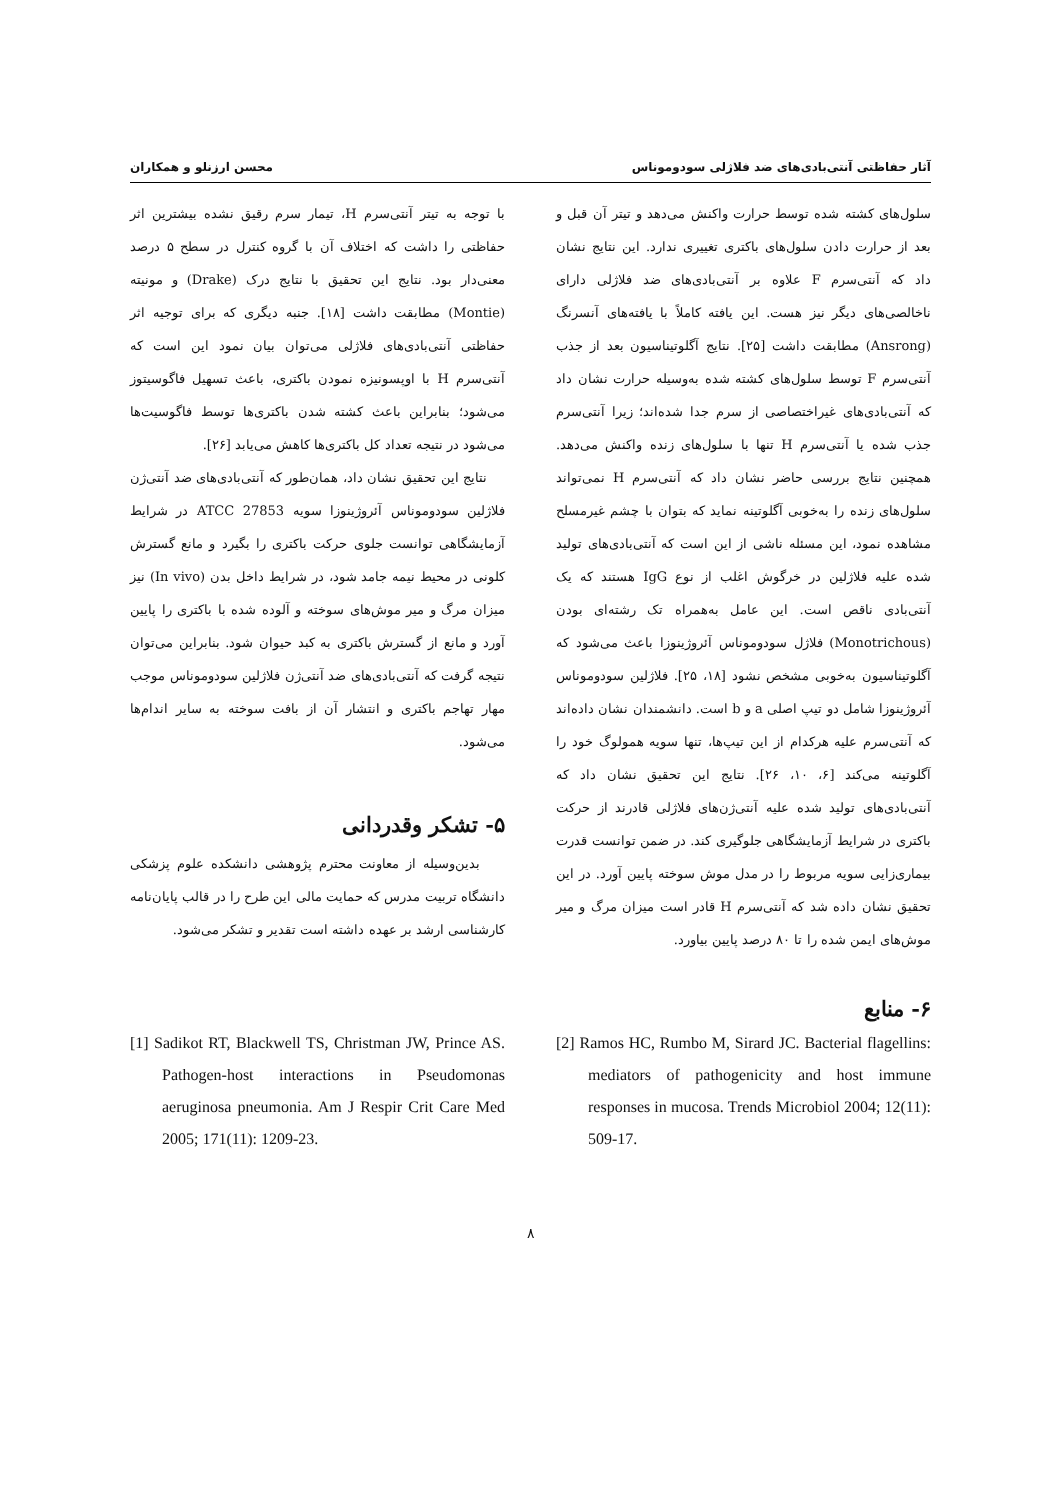آثار حفاظتی آنتی‌بادی‌های ضد فلاژلی سودوموناس محسن ارزنلو و همکاران
سلول‌های کشته شده توسط حرارت واکنش می‌دهد و تیتر آن قبل و بعد از حرارت دادن سلول‌های باکتری تغییری ندارد. این نتایج نشان داد که آنتی‌سرم F علاوه بر آنتی‌بادی‌های ضد فلاژلی دارای ناخالصی‌های دیگر نیز هست. این یافته کاملاً با یافته‌های آنسرنگ (Ansrong) مطابقت داشت [۲۵]. نتایج آگلوتیناسیون بعد از جذب آنتی‌سرم F توسط سلول‌های کشته شده به‌وسیله حرارت نشان داد که آنتی‌بادی‌های غیراختصاصی از سرم جدا شده‌اند؛ زیرا آنتی‌سرم جذب شده یا آنتی‌سرم H تنها با سلول‌های زنده واکنش می‌دهد. همچنین نتایج بررسی حاضر نشان داد که آنتی‌سرم H نمی‌تواند سلول‌های زنده را به‌خوبی آگلوتینه نماید که بتوان با چشم غیرمسلح مشاهده نمود، این مسئله ناشی از این است که آنتی‌بادی‌های تولید شده علیه فلاژلین در خرگوش اغلب از نوع IgG هستند که یک آنتی‌بادی ناقص است. این عامل به‌همراه تک رشته‌ای بودن (Monotrichous) فلاژل سودوموناس آئروژینوزا باعث می‌شود که آگلوتیناسیون به‌خوبی مشخص نشود [۱۸، ۲۵]. فلاژلین سودوموناس آئروژینوزا شامل دو تیپ اصلی a و b است. دانشمندان نشان داده‌اند که آنتی‌سرم علیه هرکدام از این تیپ‌ها، تنها سویه همولوگ خود را آگلوتینه می‌کند [۶، ۱۰، ۲۶]. نتایج این تحقیق نشان داد که آنتی‌بادی‌های تولید شده علیه آنتی‌ژن‌های فلاژلی قادرند از حرکت باکتری در شرایط آزمایشگاهی جلوگیری کند. در ضمن توانست قدرت بیماری‌زایی سویه مربوط را در مدل موش سوخته پایین آورد. در این تحقیق نشان داده شد که آنتی‌سرم H قادر است میزان مرگ و میر موش‌های ایمن شده را تا ۸۰ درصد پایین بیاورد.
با توجه به تیتر آنتی‌سرم H، تیمار سرم رقیق نشده بیشترین اثر حفاظتی را داشت که اختلاف آن با گروه کنترل در سطح ۵ درصد معنی‌دار بود. نتایج این تحقیق با نتایج درک (Drake) و مونیته (Montie) مطابقت داشت [۱۸]. جنبه دیگری که برای توجیه اثر حفاظتی آنتی‌بادی‌های فلاژلی می‌توان بیان نمود این است که آنتی‌سرم H با اوپسونیزه نمودن باکتری، باعث تسهیل فاگوسیتوز می‌شود؛ بنابراین باعث کشته شدن باکتری‌ها توسط فاگوسیت‌ها می‌شود در نتیجه تعداد کل باکتری‌ها کاهش می‌یابد [۲۶].
نتایج این تحقیق نشان داد، همان‌طور که آنتی‌بادی‌های ضد آنتی‌ژن فلاژلین سودوموناس آئروژینوزا سویه ATCC 27853 در شرایط آزمایشگاهی توانست جلوی حرکت باکتری را بگیرد و مانع گسترش کلونی در محیط نیمه جامد شود، در شرایط داخل بدن (In vivo) نیز میزان مرگ و میر موش‌های سوخته و آلوده شده با باکتری را پایین آورد و مانع از گسترش باکتری به کبد حیوان شود. بنابراین می‌توان نتیجه گرفت که آنتی‌بادی‌های ضد آنتی‌ژن فلاژلین سودوموناس موجب مهار تهاجم باکتری و انتشار آن از بافت سوخته به سایر اندام‌ها می‌شود.
۵- تشکر وقدردانی
بدین‌وسیله از معاونت محترم پژوهشی دانشکده علوم پزشکی دانشگاه تربیت مدرس که حمایت مالی این طرح را در قالب پایان‌نامه کارشناسی ارشد بر عهده داشته است تقدیر و تشکر می‌شود.
۶- منابع
[2] Ramos HC, Rumbo M, Sirard JC. Bacterial flagellins: mediators of pathogenicity and host immune responses in mucosa. Trends Microbiol 2004; 12(11): 509-17.
[1] Sadikot RT, Blackwell TS, Christman JW, Prince AS. Pathogen-host interactions in Pseudomonas aeruginosa pneumonia. Am J Respir Crit Care Med 2005; 171(11): 1209-23.
۸